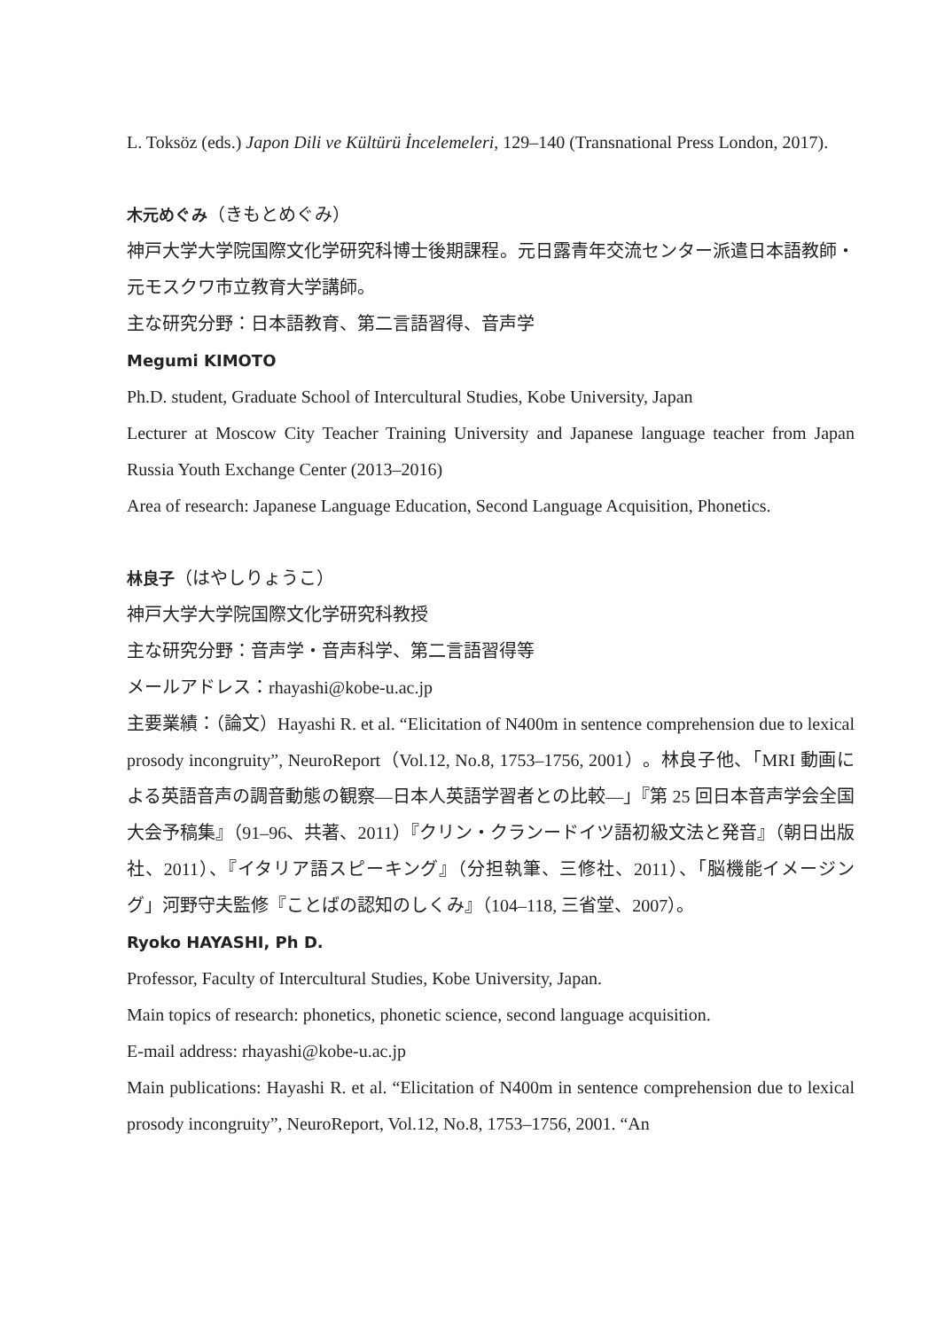L. Toksöz (eds.) Japon Dili ve Kültürü İncelemeleri, 129–140 (Transnational Press London, 2017).
木元めぐみ（きもとめぐみ）
神戸大学大学院国際文化学研究科博士後期課程。元日露青年交流センター派遣日本語教師・元モスクワ市立教育大学講師。
主な研究分野：日本語教育、第二言語習得、音声学
Megumi KIMOTO
Ph.D. student, Graduate School of Intercultural Studies, Kobe University, Japan
Lecturer at Moscow City Teacher Training University and Japanese language teacher from Japan Russia Youth Exchange Center (2013–2016)
Area of research: Japanese Language Education, Second Language Acquisition, Phonetics.
林良子（はやしりょうこ）
神戸大学大学院国際文化学研究科教授
主な研究分野：音声学・音声科学、第二言語習得等
メールアドレス：rhayashi@kobe-u.ac.jp
主要業績：（論文）Hayashi R. et al. “Elicitation of N400m in sentence comprehension due to lexical prosody incongruity”, NeuroReport（Vol.12, No.8, 1753–1756, 2001）。林良子他、「MRI 動画による英語音声の調音動態の観察—日本人英語学習者との比較—」『第 25 回日本音声学会全国大会予稿集』（91–96、共著、2011）『クリン・クランードイツ語初級文法と発音』（朝日出版社、2011）、『イタリア語スピーキング』（分担執筆、三修社、2011）、「脳機能イメージング」河野守夫監修『ことばの認知のしくみ』（104–118, 三省堂、2007）。
Ryoko HAYASHI, Ph D.
Professor, Faculty of Intercultural Studies, Kobe University, Japan.
Main topics of research: phonetics, phonetic science, second language acquisition.
E-mail address: rhayashi@kobe-u.ac.jp
Main publications: Hayashi R. et al. “Elicitation of N400m in sentence comprehension due to lexical prosody incongruity”, NeuroReport, Vol.12, No.8, 1753–1756, 2001. “An